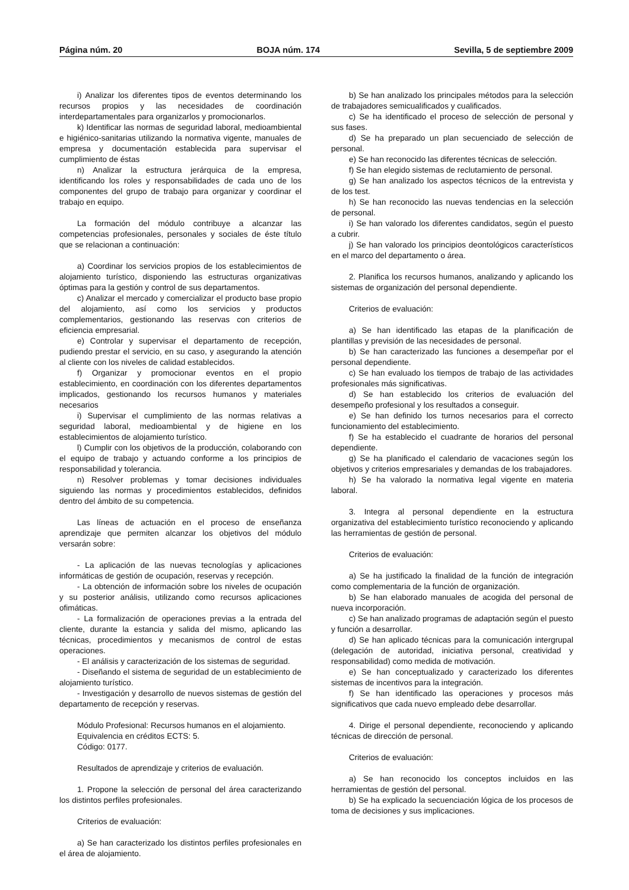Página núm. 20 BOJA núm. 174 Sevilla, 5 de septiembre 2009
i) Analizar los diferentes tipos de eventos determinando los recursos propios y las necesidades de coordinación interdepartamentales para organizarlos y promocionarlos.
k) Identificar las normas de seguridad laboral, medioambiental e higiénico-sanitarias utilizando la normativa vigente, manuales de empresa y documentación establecida para supervisar el cumplimiento de éstas
n) Analizar la estructura jerárquica de la empresa, identificando los roles y responsabilidades de cada uno de los componentes del grupo de trabajo para organizar y coordinar el trabajo en equipo.
La formación del módulo contribuye a alcanzar las competencias profesionales, personales y sociales de éste título que se relacionan a continuación:
a) Coordinar los servicios propios de los establecimientos de alojamiento turístico, disponiendo las estructuras organizativas óptimas para la gestión y control de sus departamentos.
c) Analizar el mercado y comercializar el producto base propio del alojamiento, así como los servicios y productos complementarios, gestionando las reservas con criterios de eficiencia empresarial.
e) Controlar y supervisar el departamento de recepción, pudiendo prestar el servicio, en su caso, y asegurando la atención al cliente con los niveles de calidad establecidos.
f) Organizar y promocionar eventos en el propio establecimiento, en coordinación con los diferentes departamentos implicados, gestionando los recursos humanos y materiales necesarios
i) Supervisar el cumplimiento de las normas relativas a seguridad laboral, medioambiental y de higiene en los establecimientos de alojamiento turístico.
l) Cumplir con los objetivos de la producción, colaborando con el equipo de trabajo y actuando conforme a los principios de responsabilidad y tolerancia.
n) Resolver problemas y tomar decisiones individuales siguiendo las normas y procedimientos establecidos, definidos dentro del ámbito de su competencia.
Las líneas de actuación en el proceso de enseñanza aprendizaje que permiten alcanzar los objetivos del módulo versarán sobre:
- La aplicación de las nuevas tecnologías y aplicaciones informáticas de gestión de ocupación, reservas y recepción.
- La obtención de información sobre los niveles de ocupación y su posterior análisis, utilizando como recursos aplicaciones ofimáticas.
- La formalización de operaciones previas a la entrada del cliente, durante la estancia y salida del mismo, aplicando las técnicas, procedimientos y mecanismos de control de estas operaciones.
- El análisis y caracterización de los sistemas de seguridad.
- Diseñando el sistema de seguridad de un establecimiento de alojamiento turístico.
- Investigación y desarrollo de nuevos sistemas de gestión del departamento de recepción y reservas.
Módulo Profesional: Recursos humanos en el alojamiento.
Equivalencia en créditos ECTS: 5.
Código: 0177.
Resultados de aprendizaje y criterios de evaluación.
1. Propone la selección de personal del área caracterizando los distintos perfiles profesionales.
Criterios de evaluación:
a) Se han caracterizado los distintos perfiles profesionales en el área de alojamiento.
b) Se han analizado los principales métodos para la selección de trabajadores semicualificados y cualificados.
c) Se ha identificado el proceso de selección de personal y sus fases.
d) Se ha preparado un plan secuenciado de selección de personal.
e) Se han reconocido las diferentes técnicas de selección.
f) Se han elegido sistemas de reclutamiento de personal.
g) Se han analizado los aspectos técnicos de la entrevista y de los test.
h) Se han reconocido las nuevas tendencias en la selección de personal.
i) Se han valorado los diferentes candidatos, según el puesto a cubrir.
j) Se han valorado los principios deontológicos característicos en el marco del departamento o área.
2. Planifica los recursos humanos, analizando y aplicando los sistemas de organización del personal dependiente.
Criterios de evaluación:
a) Se han identificado las etapas de la planificación de plantillas y previsión de las necesidades de personal.
b) Se han caracterizado las funciones a desempeñar por el personal dependiente.
c) Se han evaluado los tiempos de trabajo de las actividades profesionales más significativas.
d) Se han establecido los criterios de evaluación del desempeño profesional y los resultados a conseguir.
e) Se han definido los turnos necesarios para el correcto funcionamiento del establecimiento.
f) Se ha establecido el cuadrante de horarios del personal dependiente.
g) Se ha planificado el calendario de vacaciones según los objetivos y criterios empresariales y demandas de los trabajadores.
h) Se ha valorado la normativa legal vigente en materia laboral.
3. Integra al personal dependiente en la estructura organizativa del establecimiento turístico reconociendo y aplicando las herramientas de gestión de personal.
Criterios de evaluación:
a) Se ha justificado la finalidad de la función de integración como complementaria de la función de organización.
b) Se han elaborado manuales de acogida del personal de nueva incorporación.
c) Se han analizado programas de adaptación según el puesto y función a desarrollar.
d) Se han aplicado técnicas para la comunicación intergrupal (delegación de autoridad, iniciativa personal, creatividad y responsabilidad) como medida de motivación.
e) Se han conceptualizado y caracterizado los diferentes sistemas de incentivos para la integración.
f) Se han identificado las operaciones y procesos más significativos que cada nuevo empleado debe desarrollar.
4. Dirige el personal dependiente, reconociendo y aplicando técnicas de dirección de personal.
Criterios de evaluación:
a) Se han reconocido los conceptos incluidos en las herramientas de gestión del personal.
b) Se ha explicado la secuenciación lógica de los procesos de toma de decisiones y sus implicaciones.